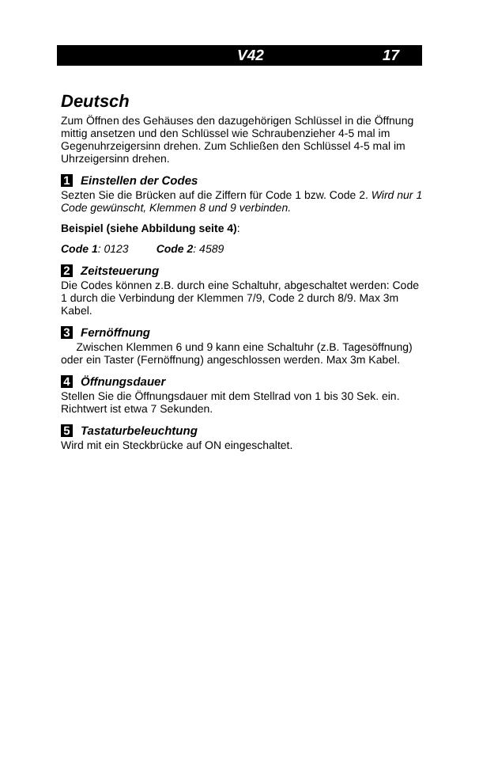V42 17
Deutsch
Zum Öffnen des Gehäuses den dazugehörigen Schlüssel in die Öffnung mittig ansetzen und den Schlüssel wie Schraubenzieher 4-5 mal im Gegenuhrzeigersinn drehen. Zum Schließen den Schlüssel 4-5 mal im Uhrzeigersinn drehen.
1 Einstellen der Codes
Sezten Sie die Brücken auf die Ziffern für Code 1 bzw. Code 2. Wird nur 1 Code gewünscht, Klemmen 8 und 9 verbinden.
Beispiel (siehe Abbildung seite 4):
Code 1: 0123 Code 2: 4589
2 Zeitsteuerung
Die Codes können z.B. durch eine Schaltuhr, abgeschaltet werden: Code 1 durch die Verbindung der Klemmen 7/9, Code 2 durch 8/9. Max 3m Kabel.
3 Fernöffnung
Zwischen Klemmen 6 und 9 kann eine Schaltuhr (z.B. Tagesöffnung) oder ein Taster (Fernöffnung) angeschlossen werden. Max 3m Kabel.
4 Öffnungsdauer
Stellen Sie die Öffnungsdauer mit dem Stellrad von 1 bis 30 Sek. ein. Richtwert ist etwa 7 Sekunden.
5 Tastaturbeleuchtung
Wird mit ein Steckbrücke auf ON eingeschaltet.